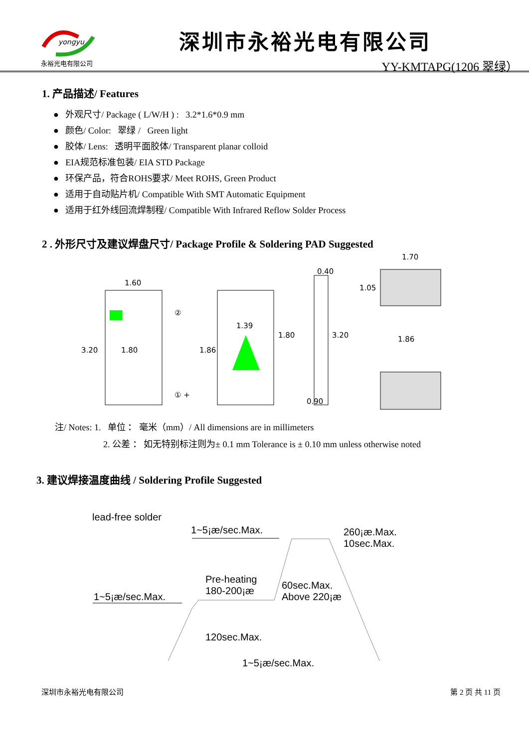yongyu
永裕光电有限公司
深圳市永裕光电有限公司
YY-KMTAPG(1206 翠绿）
1. 产品描述/ Features
● 外观尺寸/ Package ( L/W/H ) : 3.2*1.6*0.9 mm
● 颜色/ Color: 翠绿 / Green light
● 胶体/ Lens: 透明平面胶体/ Transparent planar colloid
● EIA规范标准包装/ EIA STD Package
● 环保产品，符合ROHS要求/ Meet ROHS, Green Product
● 适用于自动贴片机/ Compatible With SMT Automatic Equipment
● 适用于红外线回流焊制程/ Compatible With Infrared Reflow Solder Process
2 . 外形尺寸及建议焊盘尺寸/ Package Profile & Soldering PAD Suggested
1.60
3.20
1.80
②
① +
1.39
1.86
1.80
3.20
0.40
0.90
1.70
1.05
1.86
注/ Notes: 1. 单位 ： 毫米（mm）/ All dimensions are in millimeters
2. 公差 ： 如无特别标注则为± 0.1 mm Tolerance is ± 0.10 mm unless otherwise noted
3. 建议焊接温度曲线 / Soldering Profile Suggested
lead-free solder
1~5¡æ/sec.Max.
260¡æ.Max.
10sec.Max.
Pre-heating
180-200¡æ
60sec.Max.
Above 220¡æ
1~5¡æ/sec.Max.
120sec.Max.
1~5¡æ/sec.Max.
深圳市永裕光电有限公司 第 2 页 共 11 页